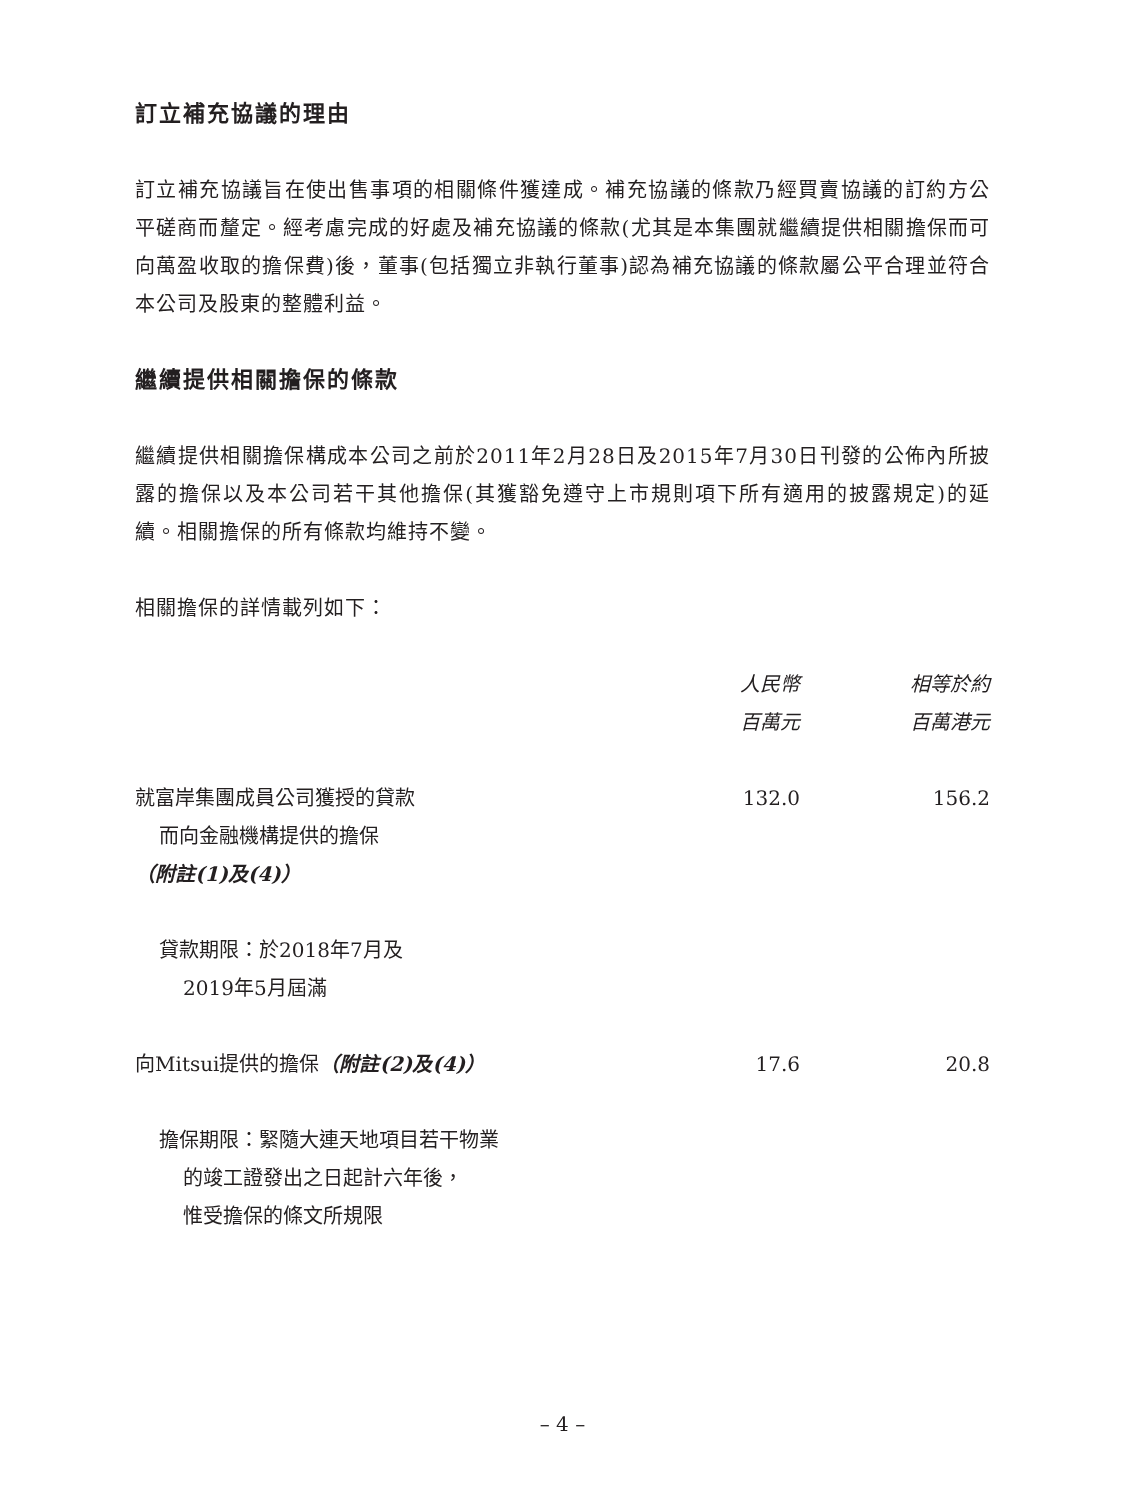訂立補充協議的理由
訂立補充協議旨在使出售事項的相關條件獲達成。補充協議的條款乃經買賣協議的訂約方公平磋商而釐定。經考慮完成的好處及補充協議的條款(尤其是本集團就繼續提供相關擔保而可向萬盈收取的擔保費)後，董事(包括獨立非執行董事)認為補充協議的條款屬公平合理並符合本公司及股東的整體利益。
繼續提供相關擔保的條款
繼續提供相關擔保構成本公司之前於2011年2月28日及2015年7月30日刊發的公佈內所披露的擔保以及本公司若干其他擔保(其獲豁免遵守上市規則項下所有適用的披露規定)的延續。相關擔保的所有條款均維持不變。
相關擔保的詳情載列如下：
| | 人民幣 百萬元 | 相等於約 百萬港元 |
| --- | --- | --- |
| 就富岸集團成員公司獲授的貸款 而向金融機構提供的擔保 （附註(1)及(4)） | 132.0 | 156.2 |
| 貸款期限：於2018年7月及 2019年5月屆滿 | | |
| 向Mitsui提供的擔保 （附註(2)及(4)） | 17.6 | 20.8 |
| 擔保期限：緊隨大連天地項目若干物業 的竣工證發出之日起計六年後， 惟受擔保的條文所規限 | | |
– 4 –